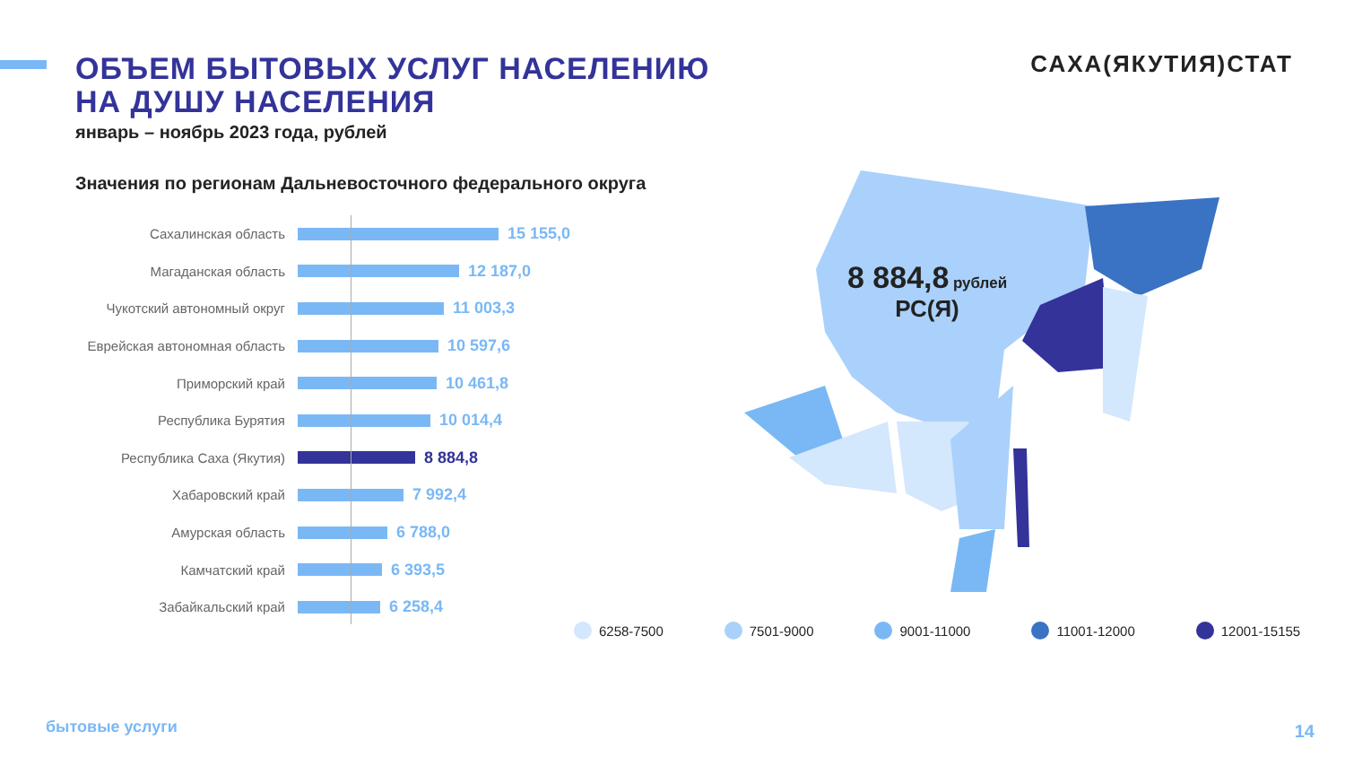ОБЪЕМ БЫТОВЫХ УСЛУГ НАСЕЛЕНИЮ НА ДУШУ НАСЕЛЕНИЯ
январь – ноябрь 2023 года, рублей
САХА(ЯКУТИЯ)СТАТ
Значения по регионам Дальневосточного федерального округа
Сахалинская область
15 155,0
Магаданская область
12 187,0
Чукотский автономный округ
11 003,3
Еврейская автономная область
10 597,6
Приморский край
10 461,8
Республика Бурятия
10 014,4
Республика Саха (Якутия)
8 884,8
Хабаровский край
7 992,4
Амурская область
6 788,0
Камчатский край
6 393,5
Забайкальский край
6 258,4
8 884,8 рублей
РС(Я)
6258-7500 7501-9000 9001-11000 11001-12000 12001-15155
бытовые услуги 14